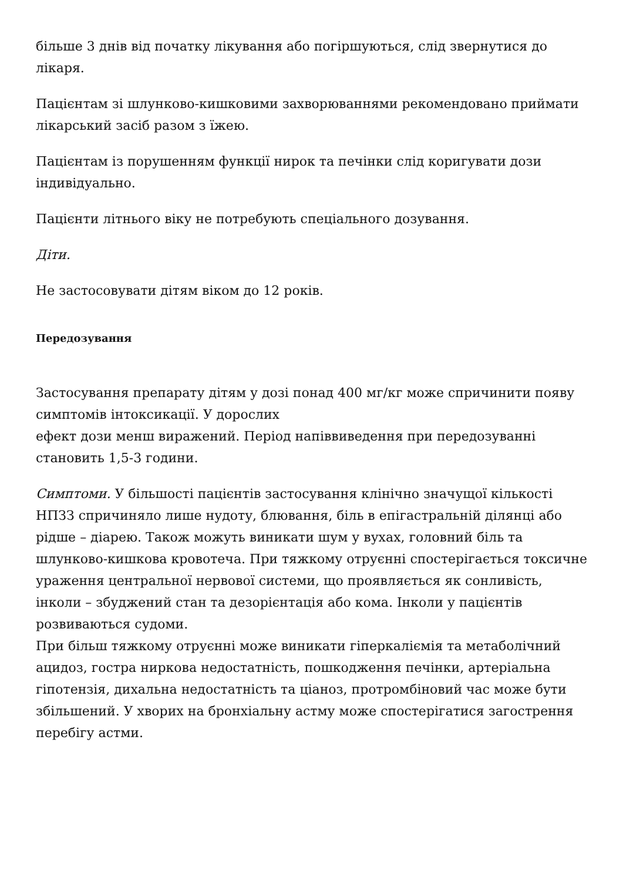більше 3 днів від початку лікування або погіршуються, слід звернутися до лікаря.
Пацієнтам зі шлунково-кишковими захворюваннями рекомендовано приймати лікарський засіб разом з їжею.
Пацієнтам із порушенням функції нирок та печінки слід коригувати дози індивідуально.
Пацієнти літнього віку не потребують спеціального дозування.
Діти.
Не застосовувати дітям віком до 12 років.
Передозування
Застосування препарату дітям у дозі понад 400 мг/кг може спричинити появу симптомів інтоксикації. У дорослих
ефект дози менш виражений. Період напіввиведення при передозуванні становить 1,5-3 години.
Симптоми. У більшості пацієнтів застосування клінічно значущої кількості НПЗЗ спричиняло лише нудоту, блювання, біль в епігастральній ділянці або рідше – діарею. Також можуть виникати шум у вухах, головний біль та шлунково-кишкова кровотеча. При тяжкому отруєнні спостерігається токсичне ураження центральної нервової системи, що проявляється як сонливість, інколи – збуджений стан та дезорієнтація або кома. Інколи у пацієнтів розвиваються судоми.
При більш тяжкому отруєнні може виникати гіперкаліємія та метаболічний ацидоз, гостра ниркова недостатність, пошкодження печінки, артеріальна гіпотензія, дихальна недостатність та ціаноз, протромбіновий час може бути збільшений. У хворих на бронхіальну астму може спостерігатися загострення перебігу астми.